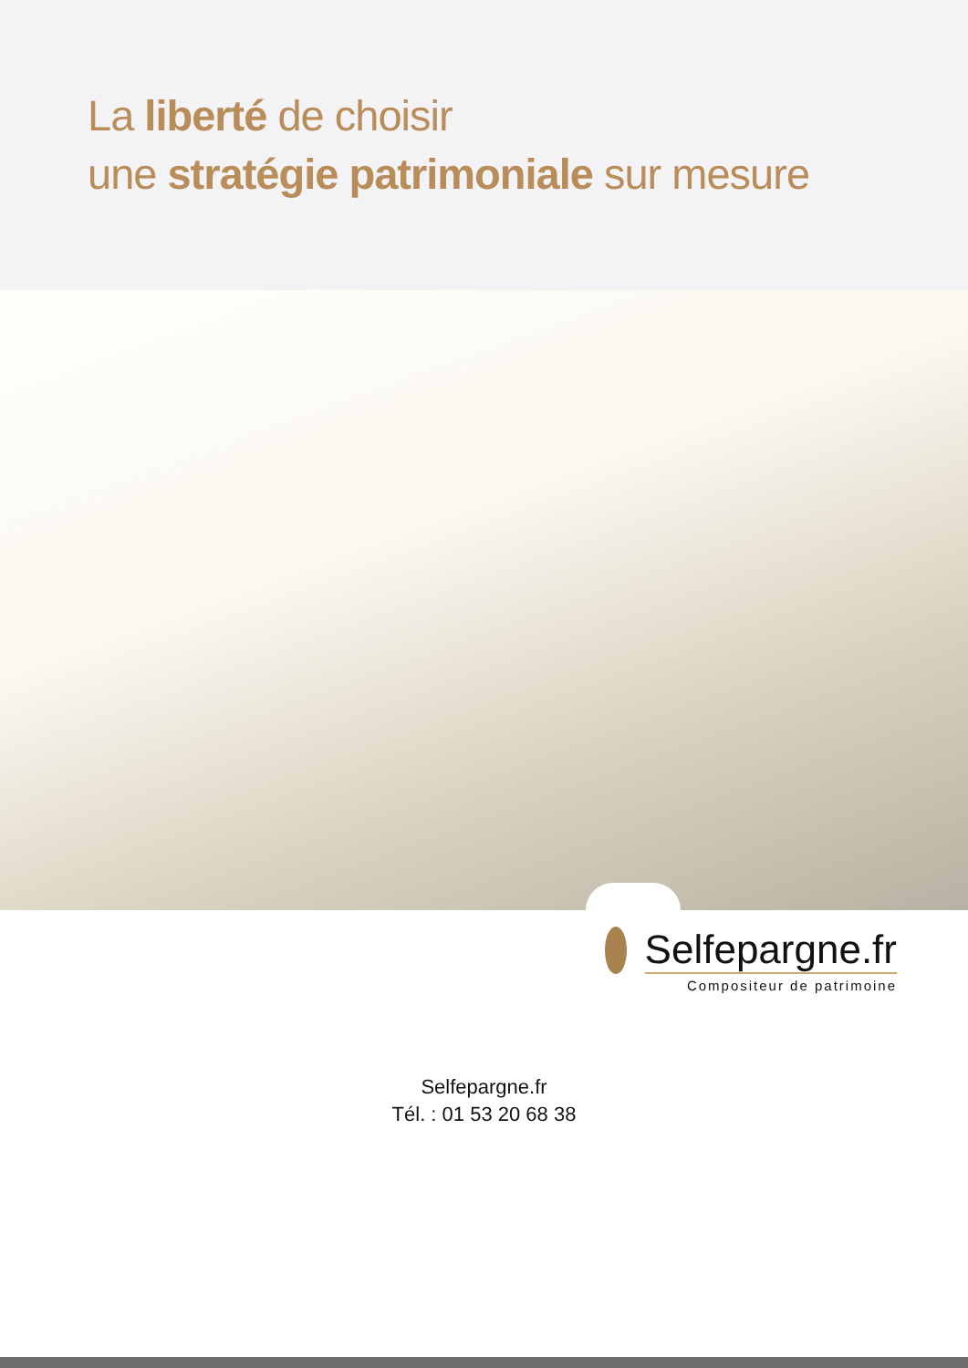La liberté de choisir
une stratégie patrimoniale sur mesure
Selfepargne.fr
Compositeur de patrimoine
Selfepargne.fr
Tél. : 01 53 20 68 38